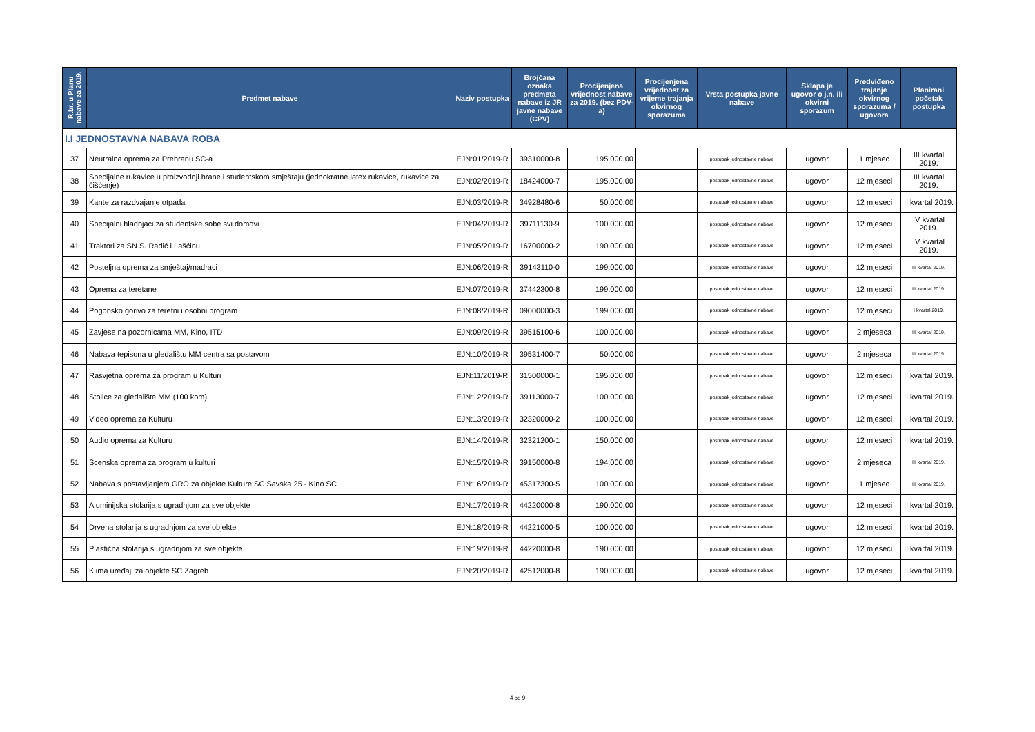| R.br. u Planu nabave za 2019. | Predmet nabave | Naziv postupka | Brojčana oznaka predmeta nabave iz JR javne nabave (CPV) | Procijenjena vrijednost nabave za 2019. (bez PDV-a) | Procijenjena vrijednost za vrijeme trajanja okvirnog sporazuma | Vrsta postupka javne nabave | Sklapa je ugovor o j.n. ili okvirni sporazum | Predviđeno trajanje okvirnog sporazuma / ugovora | Planirani početak postupka |
| --- | --- | --- | --- | --- | --- | --- | --- | --- | --- |
| I.I JEDNOSTAVNA NABAVA ROBA | | | | | | | | | |
| 37 | Neutralna oprema za Prehranu SC-a | EJN:01/2019-R | 39310000-8 | 195.000,00 | | postupak jednostavne nabave | ugovor | 1 mjesec | III kvartal 2019. |
| 38 | Specijalne rukavice u proizvodnji hrane i studentskom smještaju (jednokratne latex rukavice, rukavice za čišćenje) | EJN:02/2019-R | 18424000-7 | 195.000,00 | | postupak jednostavne nabave | ugovor | 12 mjeseci | III kvartal 2019. |
| 39 | Kante za razdvajanje otpada | EJN:03/2019-R | 34928480-6 | 50.000,00 | | postupak jednostavne nabave | ugovor | 12 mjeseci | II kvartal 2019. |
| 40 | Specijalni hladnjaci za studentske sobe svi domovi | EJN:04/2019-R | 39711130-9 | 100.000,00 | | postupak jednostavne nabave | ugovor | 12 mjeseci | IV kvartal 2019. |
| 41 | Traktori za SN S. Radić i Lašćinu | EJN:05/2019-R | 16700000-2 | 190.000,00 | | postupak jednostavne nabave | ugovor | 12 mjeseci | IV kvartal 2019. |
| 42 | Posteljna oprema za smještaj/madraci | EJN:06/2019-R | 39143110-0 | 199.000,00 | | postupak jednostavne nabave | ugovor | 12 mjeseci | III kvartal 2019. |
| 43 | Oprema za teretane | EJN:07/2019-R | 37442300-8 | 199.000,00 | | postupak jednostavne nabave | ugovor | 12 mjeseci | III kvartal 2019. |
| 44 | Pogonsko gorivo za teretni i osobni program | EJN:08/2019-R | 09000000-3 | 199.000,00 | | postupak jednostavne nabave | ugovor | 12 mjeseci | I kvartal 2019. |
| 45 | Zavjese na pozornicama MM, Kino, ITD | EJN:09/2019-R | 39515100-6 | 100.000,00 | | postupak jednostavne nabave | ugovor | 2 mjeseca | III kvartal 2019. |
| 46 | Nabava tepisona u gledalištu MM centra sa postavom | EJN:10/2019-R | 39531400-7 | 50.000,00 | | postupak jednostavne nabave | ugovor | 2 mjeseca | III kvartal 2019. |
| 47 | Rasvjetna oprema za program u Kulturi | EJN:11/2019-R | 31500000-1 | 195.000,00 | | postupak jednostavne nabave | ugovor | 12 mjeseci | II kvartal 2019. |
| 48 | Stolice za gledalište MM (100 kom) | EJN:12/2019-R | 39113000-7 | 100.000,00 | | postupak jednostavne nabave | ugovor | 12 mjeseci | II kvartal 2019. |
| 49 | Video oprema za Kulturu | EJN:13/2019-R | 32320000-2 | 100.000,00 | | postupak jednostavne nabave | ugovor | 12 mjeseci | II kvartal 2019. |
| 50 | Audio oprema za Kulturu | EJN:14/2019-R | 32321200-1 | 150.000,00 | | postupak jednostavne nabave | ugovor | 12 mjeseci | II kvartal 2019. |
| 51 | Scenska oprema za program u kulturi | EJN:15/2019-R | 39150000-8 | 194.000,00 | | postupak jednostavne nabave | ugovor | 2 mjeseca | III kvartal 2019. |
| 52 | Nabava s postavljanjem GRO za objekte Kulture SC Savska 25 - Kino SC | EJN:16/2019-R | 45317300-5 | 100.000,00 | | postupak jednostavne nabave | ugovor | 1 mjesec | III kvartal 2019. |
| 53 | Aluminijska stolarija s ugradnjom za sve objekte | EJN:17/2019-R | 44220000-8 | 190.000,00 | | postupak jednostavne nabave | ugovor | 12 mjeseci | II kvartal 2019. |
| 54 | Drvena stolarija s ugradnjom za sve objekte | EJN:18/2019-R | 44221000-5 | 100.000,00 | | postupak jednostavne nabave | ugovor | 12 mjeseci | II kvartal 2019. |
| 55 | Plastična stolarija s ugradnjom za sve objekte | EJN:19/2019-R | 44220000-8 | 190.000,00 | | postupak jednostavne nabave | ugovor | 12 mjeseci | II kvartal 2019. |
| 56 | Klima uređaji za objekte SC Zagreb | EJN:20/2019-R | 42512000-8 | 190.000,00 | | postupak jednostavne nabave | ugovor | 12 mjeseci | II kvartal 2019. |
4 od 9